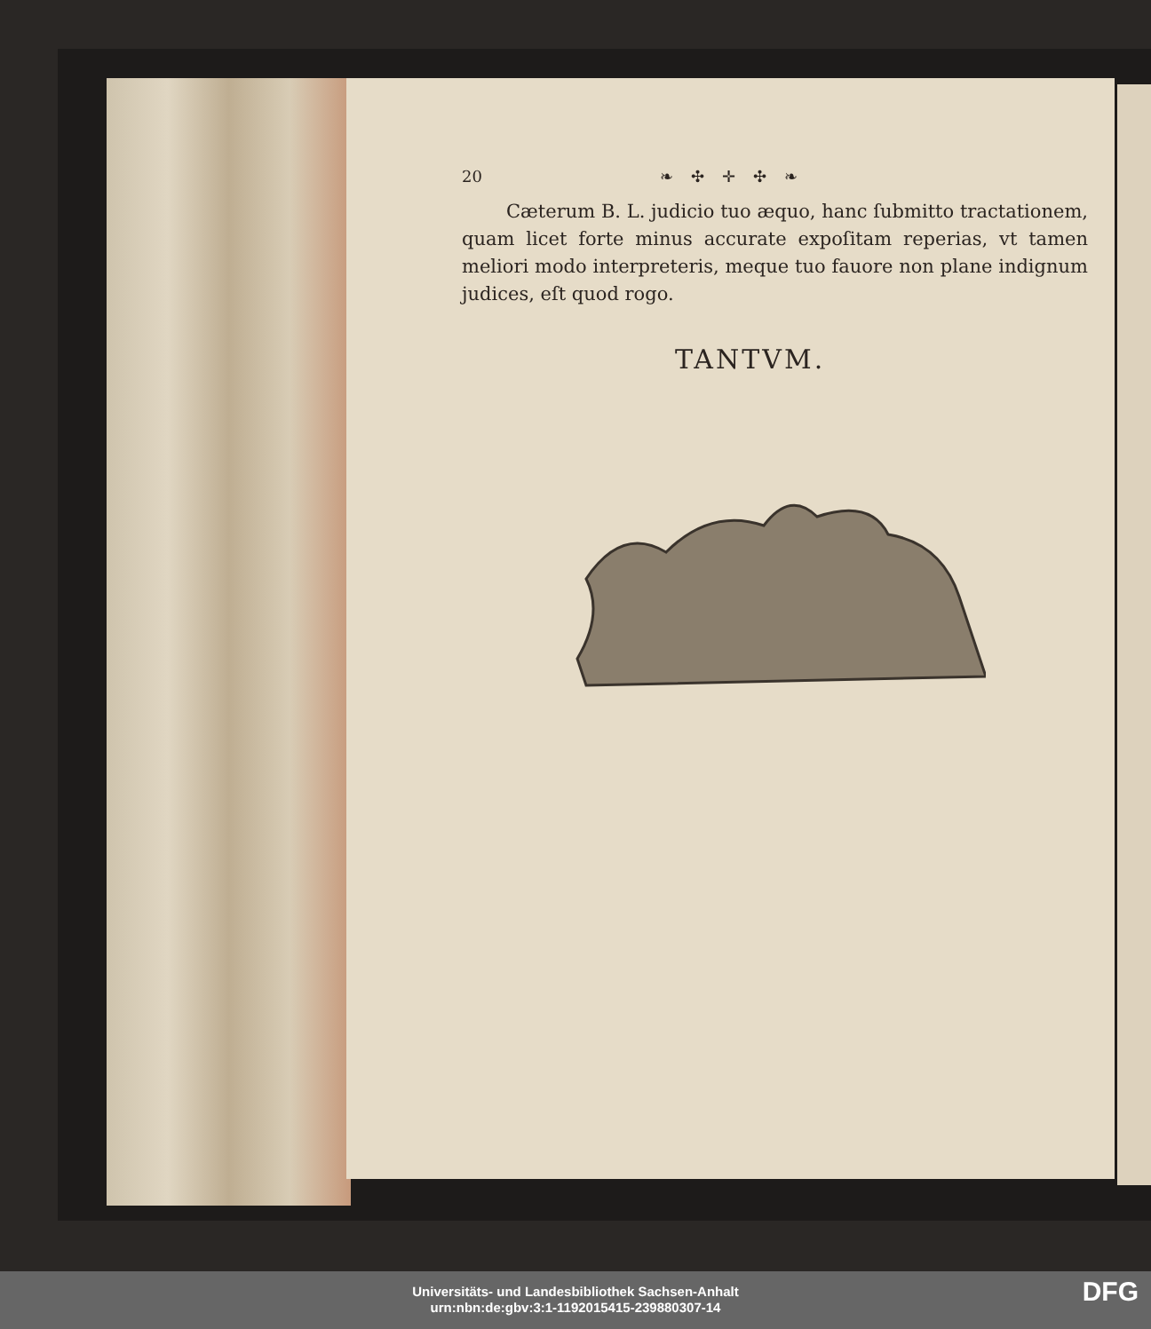20 ❧✣✛✣❧
Cæterum B. L. judicio tuo æquo, hanc ſubmitto tractationem, quam licet forte minus accurate expoſitam reperias, vt tamen meliori modo interpreteris, meque tuo fauore non plane indignum judices, eſt quod rogo.
TANTVM.
Universitäts- und Landesbibliothek Sachsen-Anhalt
urn:nbn:de:gbv:3:1-1192015415-239880307-14
DFG